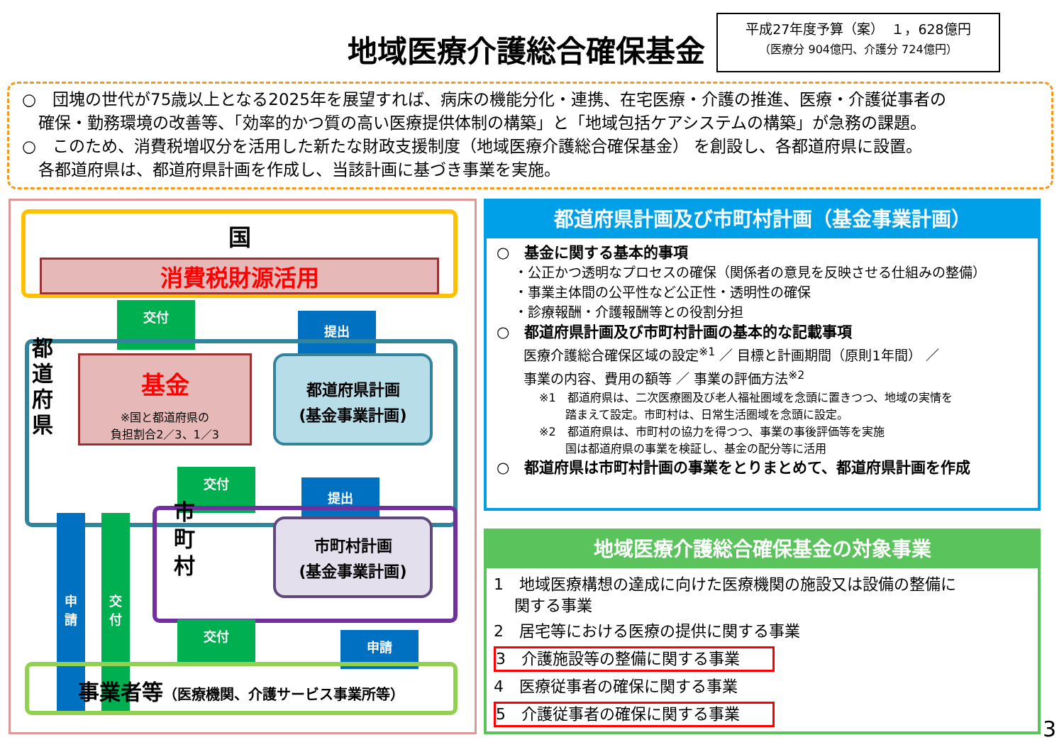地域医療介護総合確保基金
平成27年度予算（案）　１，628億円
（医療分 904億円、介護分 724億円）
○　団塊の世代が75歳以上となる2025年を展望すれば、病床の機能分化・連携、在宅医療・介護の推進、医療・介護従事者の
　確保・勤務環境の改善等、「効率的かつ質の高い医療提供体制の構築」と「地域包括ケアシステムの構築」が急務の課題。
○　このため、消費税増収分を活用した新たな財政支援制度（地域医療介護総合確保基金） を創設し、各都道府県に設置。
　各都道府県は、都道府県計画を作成し、当該計画に基づき事業を実施。
国
消費税財源活用
交付
提出
都
道
府
県
基金
※国と都道府県の
負担割合2／3、1／3
都道府県計画
(基金事業計画)
交付
提出
申
請
交
付
市
町
村
市町村計画
(基金事業計画)
交付
申請
事業者等（医療機関、介護サービス事業所等）
都道府県計画及び市町村計画（基金事業計画）
○　基金に関する基本的事項
　 ・公正かつ透明なプロセスの確保（関係者の意見を反映させる仕組みの整備）
　 ・事業主体間の公平性など公正性・透明性の確保
　 ・診療報酬・介護報酬等との役割分担
○　都道府県計画及び市町村計画の基本的な記載事項
　　医療介護総合確保区域の設定<sup>※1</sup> ／ 目標と計画期間（原則1年間） ／
　　事業の内容、費用の額等 ／ 事業の評価方法<sup>※2</sup>
※1　都道府県は、二次医療圏及び老人福祉圏域を念頭に置きつつ、地域の実情を
　　 踏まえて設定。市町村は、日常生活圏域を念頭に設定。
※2　都道府県は、市町村の協力を得つつ、事業の事後評価等を実施
　　 国は都道府県の事業を検証し、基金の配分等に活用
○　都道府県は市町村計画の事業をとりまとめて、都道府県計画を作成
地域医療介護総合確保基金の対象事業
1　地域医療構想の達成に向けた医療機関の施設又は設備の整備に
　 関する事業
2　居宅等における医療の提供に関する事業
3　介護施設等の整備に関する事業
4　医療従事者の確保に関する事業
5　介護従事者の確保に関する事業
3